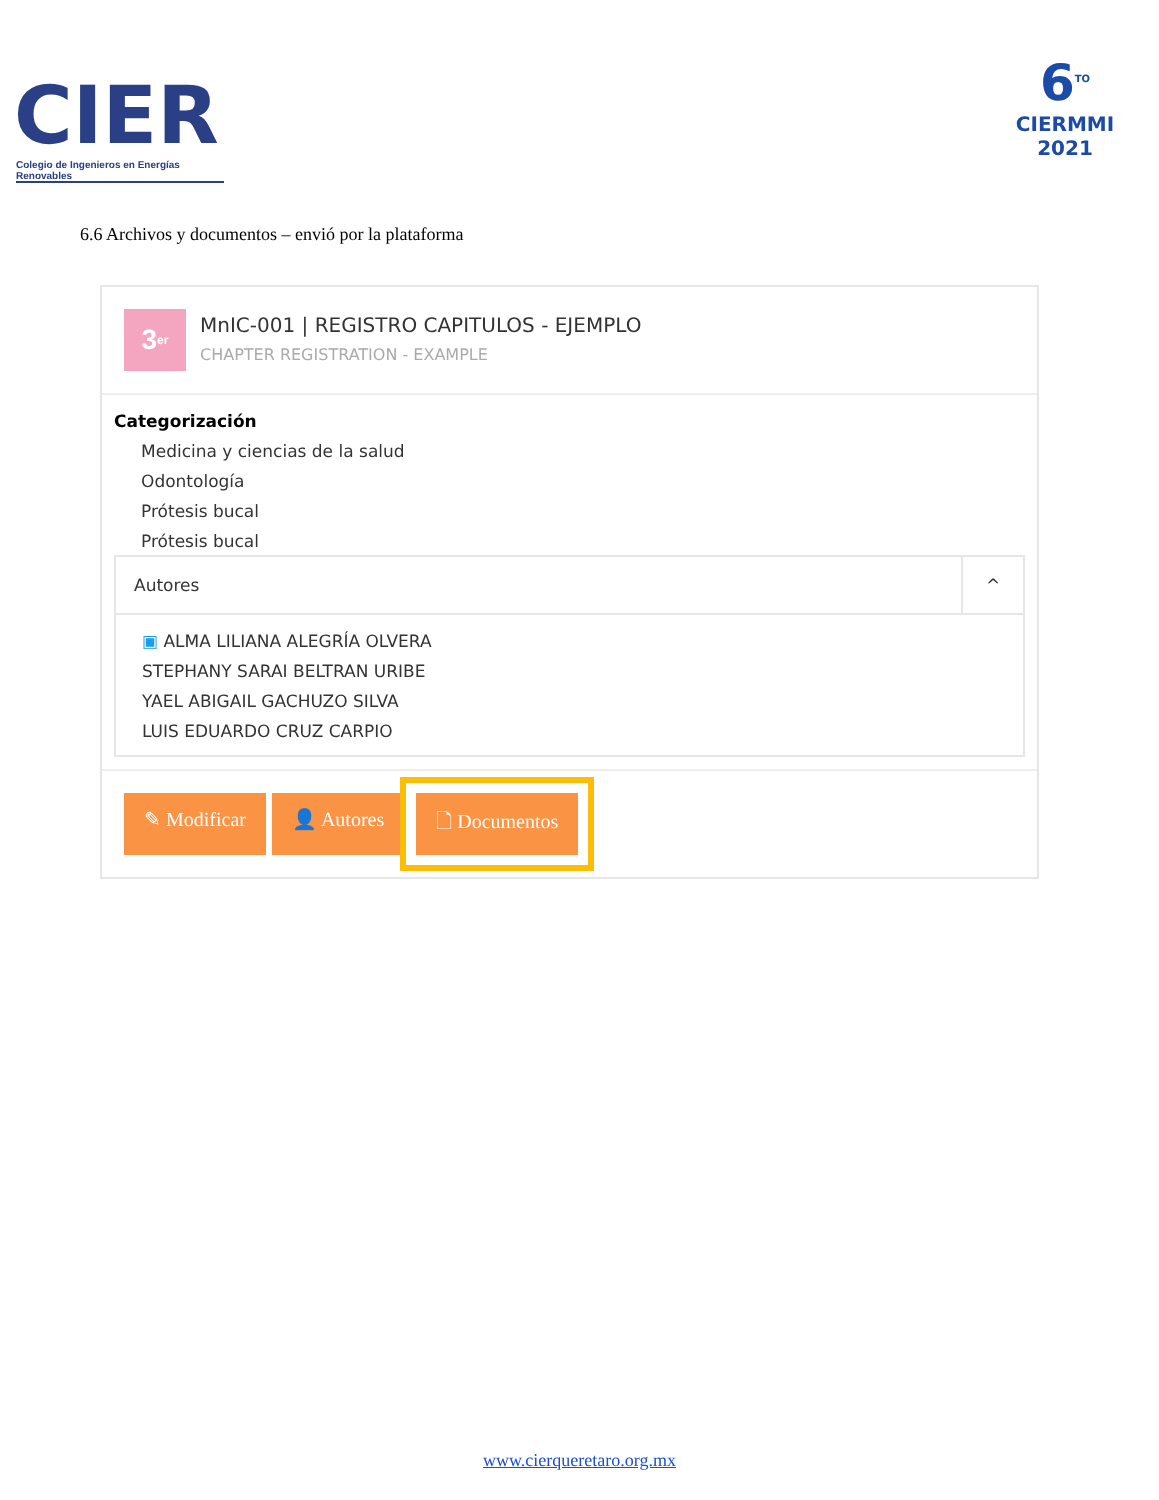CIER
Colegio de Ingenieros en Energías Renovables
6<sup>TO</sup>
CIERMMI
2021
6.6 Archivos y documentos – envió por la plataforma
3<sup>er</sup>
MnIC-001 | REGISTRO CAPITULOS - EJEMPLO
CHAPTER REGISTRATION - EXAMPLE
Categorización
Medicina y ciencias de la salud
Odontología
Prótesis bucal
Prótesis bucal
Autores ^
▣ ALMA LILIANA ALEGRÍA OLVERA
STEPHANY SARAI BELTRAN URIBE
YAEL ABIGAIL GACHUZO SILVA
LUIS EDUARDO CRUZ CARPIO
✎ Modificar 👤 Autores 🗋 Documentos
www.cierqueretaro.org.mx